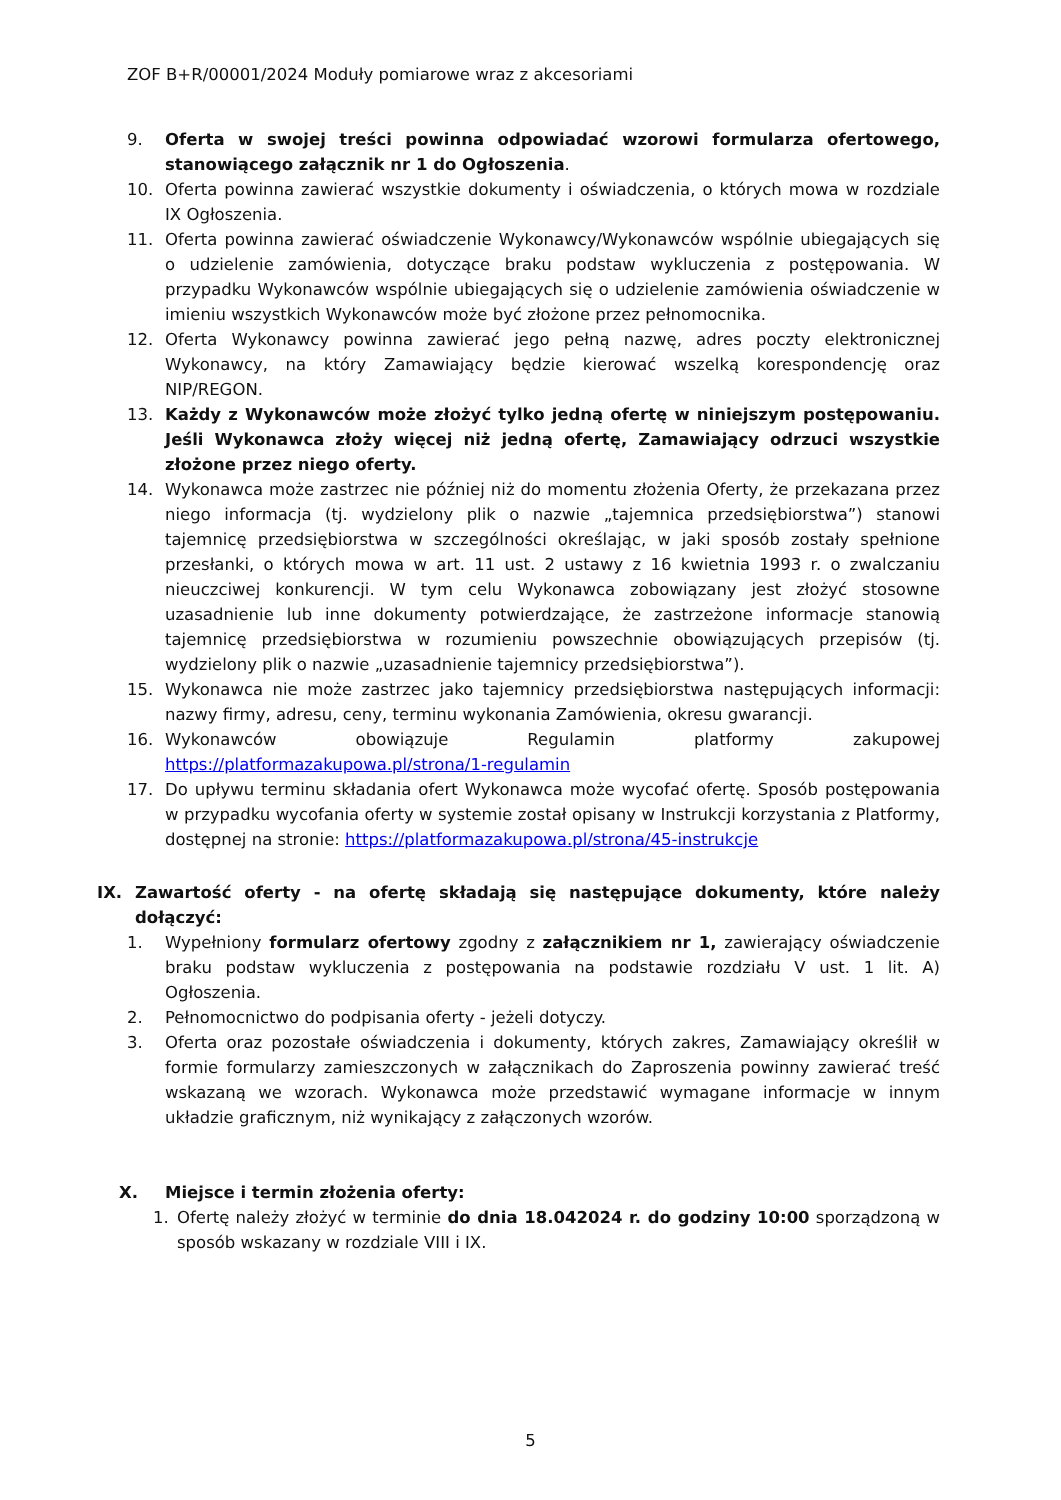ZOF B+R/00001/2024 Moduły pomiarowe wraz z akcesoriami
9. Oferta w swojej treści powinna odpowiadać wzorowi formularza ofertowego, stanowiącego załącznik nr 1 do Ogłoszenia.
10. Oferta powinna zawierać wszystkie dokumenty i oświadczenia, o których mowa w rozdziale IX Ogłoszenia.
11. Oferta powinna zawierać oświadczenie Wykonawcy/Wykonawców wspólnie ubiegających się o udzielenie zamówienia, dotyczące braku podstaw wykluczenia z postępowania. W przypadku Wykonawców wspólnie ubiegających się o udzielenie zamówienia oświadczenie w imieniu wszystkich Wykonawców może być złożone przez pełnomocnika.
12. Oferta Wykonawcy powinna zawierać jego pełną nazwę, adres poczty elektronicznej Wykonawcy, na który Zamawiający będzie kierować wszelką korespondencję oraz NIP/REGON.
13. Każdy z Wykonawców może złożyć tylko jedną ofertę w niniejszym postępowaniu. Jeśli Wykonawca złoży więcej niż jedną ofertę, Zamawiający odrzuci wszystkie złożone przez niego oferty.
14. Wykonawca może zastrzec nie później niż do momentu złożenia Oferty, że przekazana przez niego informacja (tj. wydzielony plik o nazwie „tajemnica przedsiębiorstwa”) stanowi tajemnicę przedsiębiorstwa w szczególności określając, w jaki sposób zostały spełnione przesłanki, o których mowa w art. 11 ust. 2 ustawy z 16 kwietnia 1993 r. o zwalczaniu nieuczciwej konkurencji. W tym celu Wykonawca zobowiązany jest złożyć stosowne uzasadnienie lub inne dokumenty potwierdzające, że zastrzeżone informacje stanowią tajemnicę przedsiębiorstwa w rozumieniu powszechnie obowiązujących przepisów (tj. wydzielony plik o nazwie „uzasadnienie tajemnicy przedsiębiorstwa”).
15. Wykonawca nie może zastrzec jako tajemnicy przedsiębiorstwa następujących informacji: nazwy firmy, adresu, ceny, terminu wykonania Zamówienia, okresu gwarancji.
16. Wykonawców obowiązuje Regulamin platformy zakupowej https://platformazakupowa.pl/strona/1-regulamin
17. Do upływu terminu składania ofert Wykonawca może wycofać ofertę. Sposób postępowania w przypadku wycofania oferty w systemie został opisany w Instrukcji korzystania z Platformy, dostępnej na stronie: https://platformazakupowa.pl/strona/45-instrukcje
IX. Zawartość oferty - na ofertę składają się następujące dokumenty, które należy dołączyć:
1. Wypełniony formularz ofertowy zgodny z załącznikiem nr 1, zawierający oświadczenie braku podstaw wykluczenia z postępowania na podstawie rozdziału V ust. 1 lit. A) Ogłoszenia.
2. Pełnomocnictwo do podpisania oferty - jeżeli dotyczy.
3. Oferta oraz pozostałe oświadczenia i dokumenty, których zakres, Zamawiający określił w formie formularzy zamieszczonych w załącznikach do Zaproszenia powinny zawierać treść wskazaną we wzorach. Wykonawca może przedstawić wymagane informacje w innym układzie graficznym, niż wynikający z załączonych wzorów.
X. Miejsce i termin złożenia oferty:
1. Ofertę należy złożyć w terminie do dnia 18.042024 r. do godziny 10:00 sporządzoną w sposób wskazany w rozdziale VIII i IX.
5